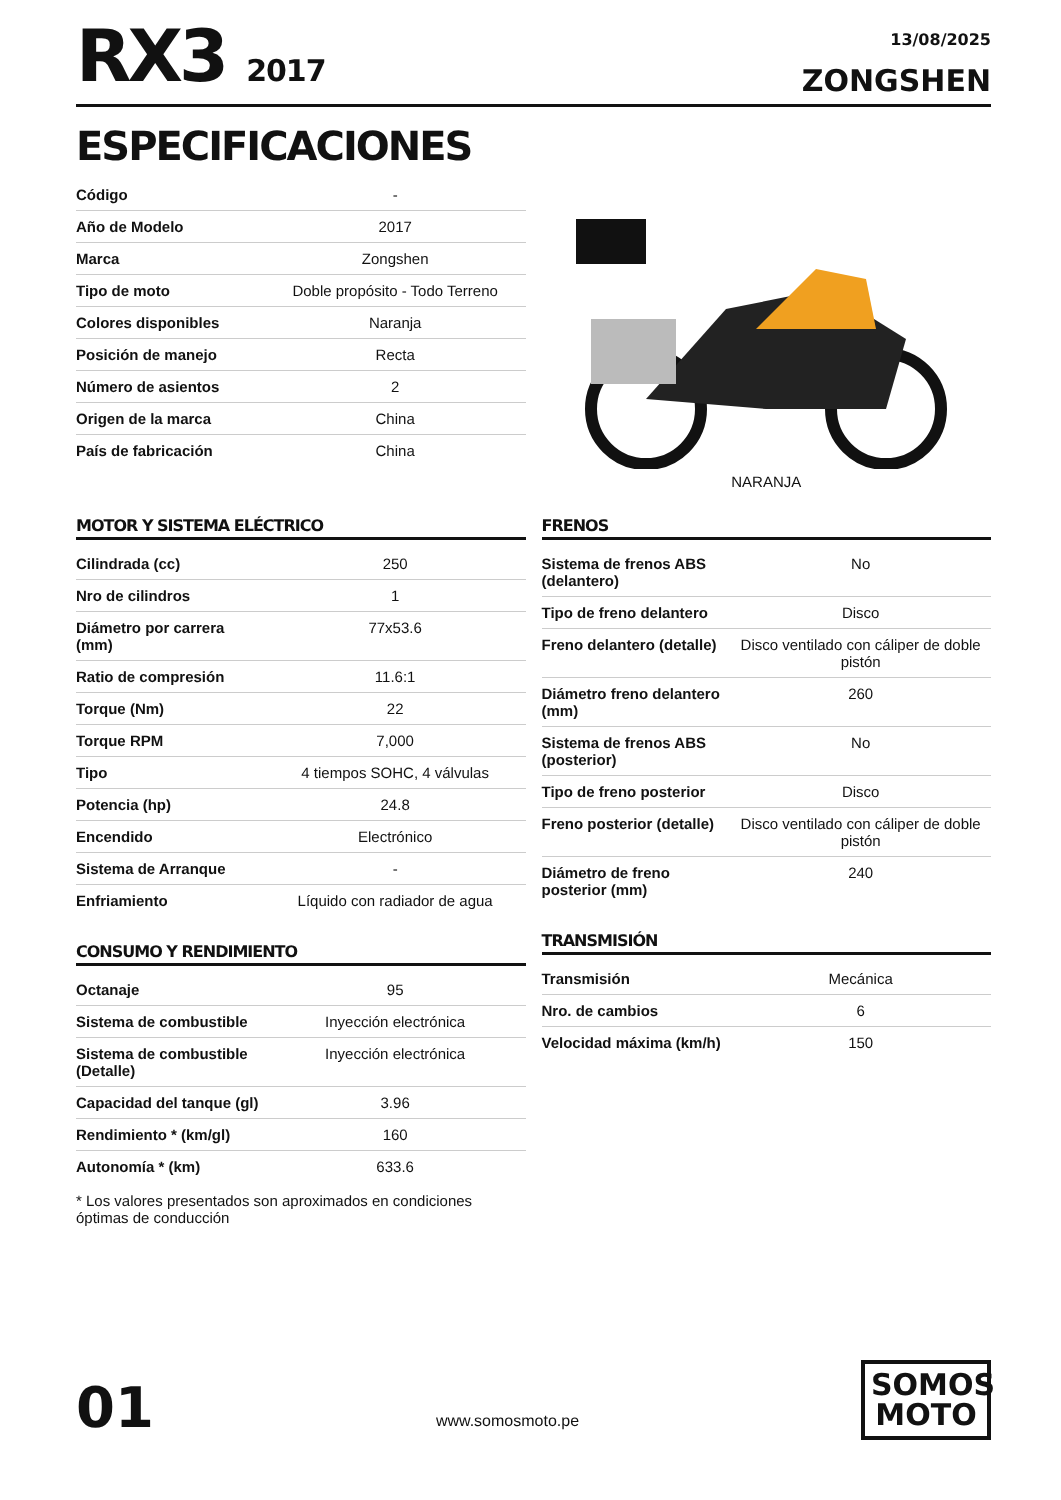RX3 2017
13/08/2025
ZONGSHEN
ESPECIFICACIONES
| Código | - |
| Año de Modelo | 2017 |
| Marca | Zongshen |
| Tipo de moto | Doble propósito - Todo Terreno |
| Colores disponibles | Naranja |
| Posición de manejo | Recta |
| Número de asientos | 2 |
| Origen de la marca | China |
| País de fabricación | China |
NARANJA
MOTOR Y SISTEMA ELÉCTRICO
| Cilindrada (cc) | 250 |
| Nro de cilindros | 1 |
| Diámetro por carrera (mm) | 77x53.6 |
| Ratio de compresión | 11.6:1 |
| Torque (Nm) | 22 |
| Torque RPM | 7,000 |
| Tipo | 4 tiempos SOHC, 4 válvulas |
| Potencia (hp) | 24.8 |
| Encendido | Electrónico |
| Sistema de Arranque | - |
| Enfriamiento | Líquido con radiador de agua |
CONSUMO Y RENDIMIENTO
| Octanaje | 95 |
| Sistema de combustible | Inyección electrónica |
| Sistema de combustible (Detalle) | Inyección electrónica |
| Capacidad del tanque (gl) | 3.96 |
| Rendimiento * (km/gl) | 160 |
| Autonomía * (km) | 633.6 |
* Los valores presentados son aproximados en condiciones óptimas de conducción
FRENOS
| Sistema de frenos ABS (delantero) | No |
| Tipo de freno delantero | Disco |
| Freno delantero (detalle) | Disco ventilado con cáliper de doble pistón |
| Diámetro freno delantero (mm) | 260 |
| Sistema de frenos ABS (posterior) | No |
| Tipo de freno posterior | Disco |
| Freno posterior (detalle) | Disco ventilado con cáliper de doble pistón |
| Diámetro de freno posterior (mm) | 240 |
TRANSMISIÓN
| Transmisión | Mecánica |
| Nro. de cambios | 6 |
| Velocidad máxima (km/h) | 150 |
01
www.somosmoto.pe
SOMOS
MOTO